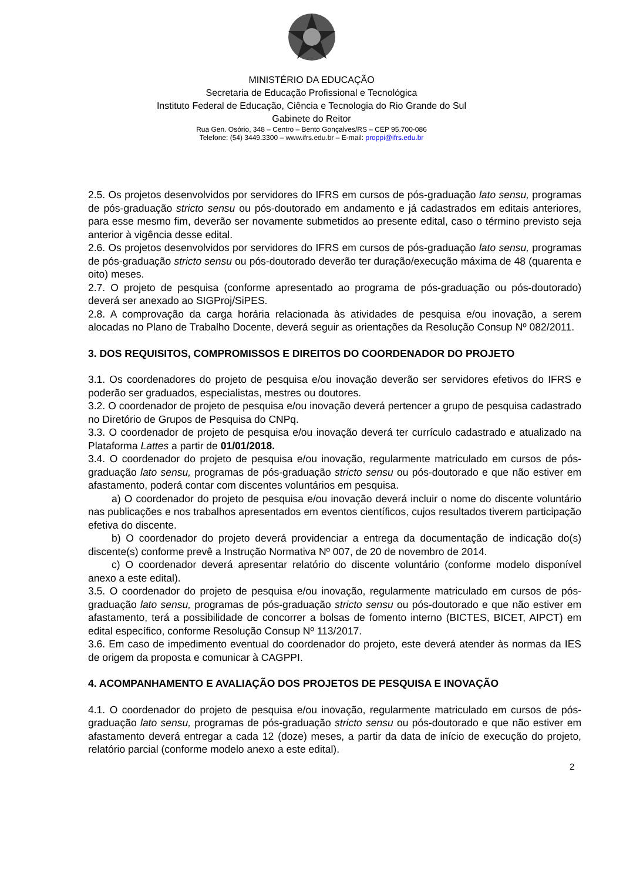MINISTÉRIO DA EDUCAÇÃO
Secretaria de Educação Profissional e Tecnológica
Instituto Federal de Educação, Ciência e Tecnologia do Rio Grande do Sul
Gabinete do Reitor
Rua Gen. Osório, 348 – Centro – Bento Gonçalves/RS – CEP 95.700-086
Telefone: (54) 3449.3300 – www.ifrs.edu.br – E-mail: proppi@ifrs.edu.br
2.5. Os projetos desenvolvidos por servidores do IFRS em cursos de pós-graduação lato sensu, programas de pós-graduação stricto sensu ou pós-doutorado em andamento e já cadastrados em editais anteriores, para esse mesmo fim, deverão ser novamente submetidos ao presente edital, caso o término previsto seja anterior à vigência desse edital.
2.6. Os projetos desenvolvidos por servidores do IFRS em cursos de pós-graduação lato sensu, programas de pós-graduação stricto sensu ou pós-doutorado deverão ter duração/execução máxima de 48 (quarenta e oito) meses.
2.7. O projeto de pesquisa (conforme apresentado ao programa de pós-graduação ou pós-doutorado) deverá ser anexado ao SIGProj/SiPES.
2.8. A comprovação da carga horária relacionada às atividades de pesquisa e/ou inovação, a serem alocadas no Plano de Trabalho Docente, deverá seguir as orientações da Resolução Consup Nº 082/2011.
3. DOS REQUISITOS, COMPROMISSOS E DIREITOS DO COORDENADOR DO PROJETO
3.1. Os coordenadores do projeto de pesquisa e/ou inovação deverão ser servidores efetivos do IFRS e poderão ser graduados, especialistas, mestres ou doutores.
3.2. O coordenador de projeto de pesquisa e/ou inovação deverá pertencer a grupo de pesquisa cadastrado no Diretório de Grupos de Pesquisa do CNPq.
3.3. O coordenador de projeto de pesquisa e/ou inovação deverá ter currículo cadastrado e atualizado na Plataforma Lattes a partir de 01/01/2018.
3.4. O coordenador do projeto de pesquisa e/ou inovação, regularmente matriculado em cursos de pós-graduação lato sensu, programas de pós-graduação stricto sensu ou pós-doutorado e que não estiver em afastamento, poderá contar com discentes voluntários em pesquisa.
a) O coordenador do projeto de pesquisa e/ou inovação deverá incluir o nome do discente voluntário nas publicações e nos trabalhos apresentados em eventos científicos, cujos resultados tiverem participação efetiva do discente.
b) O coordenador do projeto deverá providenciar a entrega da documentação de indicação do(s) discente(s) conforme prevê a Instrução Normativa Nº 007, de 20 de novembro de 2014.
c) O coordenador deverá apresentar relatório do discente voluntário (conforme modelo disponível anexo a este edital).
3.5. O coordenador do projeto de pesquisa e/ou inovação, regularmente matriculado em cursos de pós-graduação lato sensu, programas de pós-graduação stricto sensu ou pós-doutorado e que não estiver em afastamento, terá a possibilidade de concorrer a bolsas de fomento interno (BICTES, BICET, AIPCT) em edital específico, conforme Resolução Consup Nº 113/2017.
3.6. Em caso de impedimento eventual do coordenador do projeto, este deverá atender às normas da IES de origem da proposta e comunicar à CAGPPI.
4. ACOMPANHAMENTO E AVALIAÇÃO DOS PROJETOS DE PESQUISA E INOVAÇÃO
4.1. O coordenador do projeto de pesquisa e/ou inovação, regularmente matriculado em cursos de pós-graduação lato sensu, programas de pós-graduação stricto sensu ou pós-doutorado e que não estiver em afastamento deverá entregar a cada 12 (doze) meses, a partir da data de início de execução do projeto, relatório parcial (conforme modelo anexo a este edital).
2